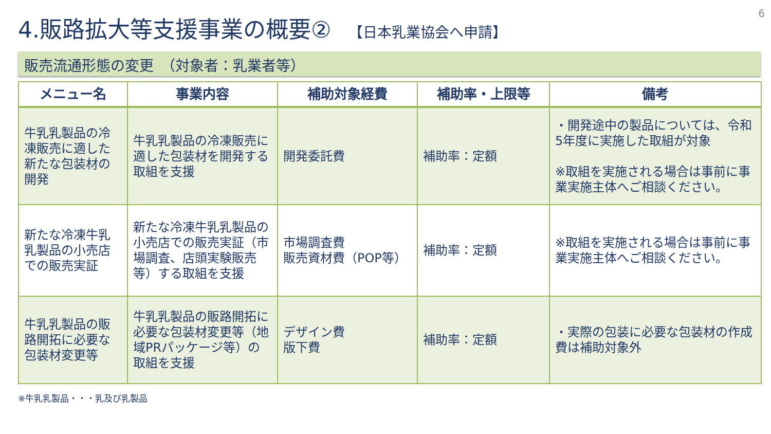6
4.販路拡大等支援事業の概要② 【日本乳業協会へ申請】
販売流通形態の変更　（対象者：乳業者等）
| メニュー名 | 事業内容 | 補助対象経費 | 補助率・上限等 | 備考 |
| --- | --- | --- | --- | --- |
| 牛乳乳製品の冷凍販売に適した新たな包装材の開発 | 牛乳乳製品の冷凍販売に適した包装材を開発する取組を支援 | 開発委託費 | 補助率：定額 | ・開発途中の製品については、令和5年度に実施した取組が対象 ※取組を実施される場合は事前に事業実施主体へご相談ください。 |
| 新たな冷凍牛乳乳製品の小売店での販売実証 | 新たな冷凍牛乳乳製品の小売店での販売実証（市場調査、店頭実験販売等）する取組を支援 | 市場調査費 販売資材費（POP等） | 補助率：定額 | ※取組を実施される場合は事前に事業実施主体へご相談ください。 |
| 牛乳乳製品の販路開拓に必要な包装材変更等 | 牛乳乳製品の販路開拓に必要な包装材変更等（地域PRパッケージ等）の取組を支援 | デザイン費 版下費 | 補助率：定額 | ・実際の包装に必要な包装材の作成費は補助対象外 |
※牛乳乳製品・・・乳及び乳製品